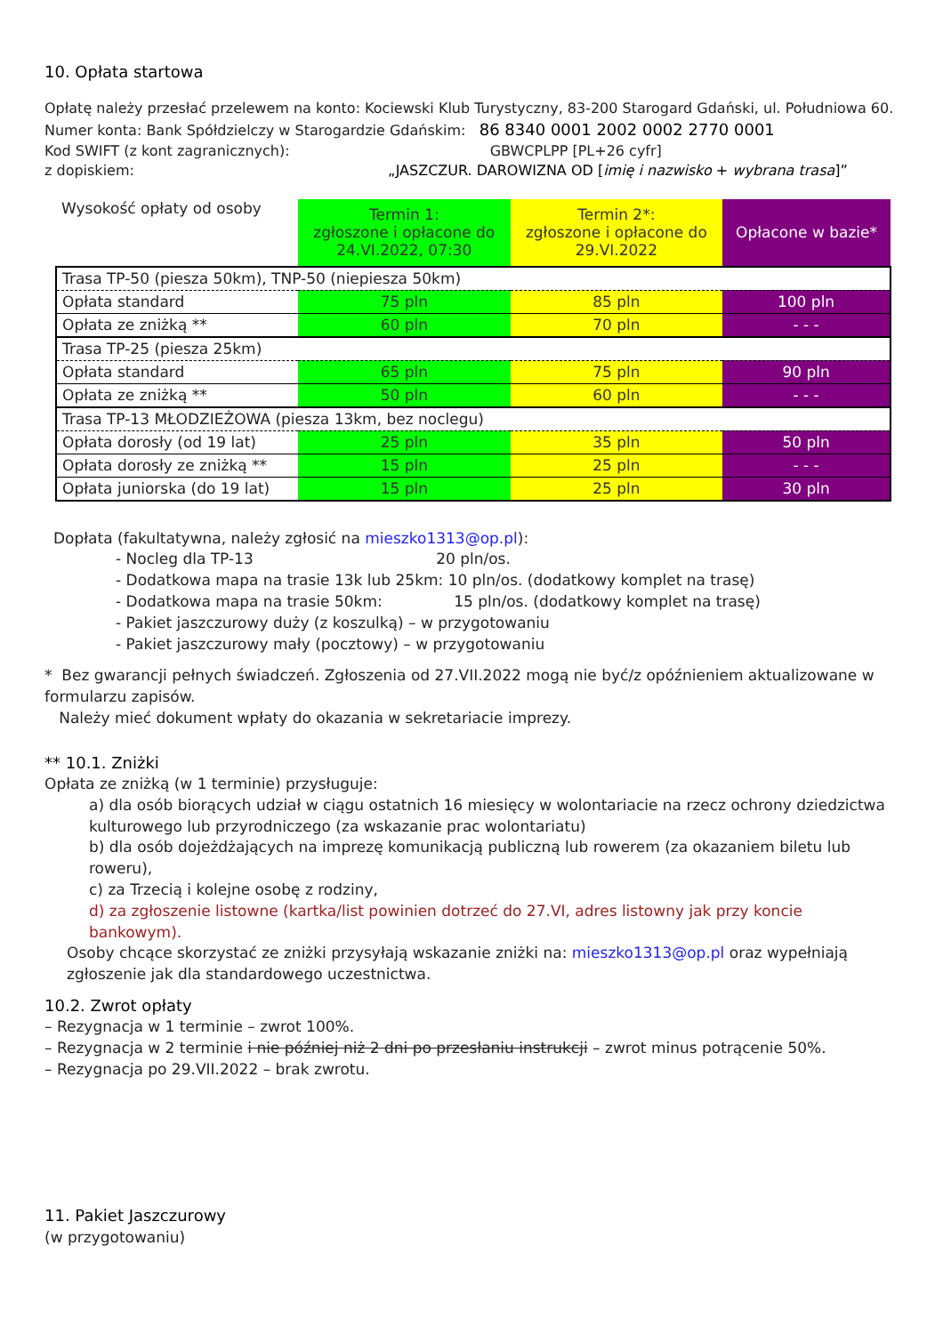10. Opłata startowa
Opłatę należy przesłać przelewem na konto: Kociewski Klub Turystyczny, 83-200 Starogard Gdański, ul. Południowa 60.
Numer konta: Bank Spółdzielczy w Starogardzie Gdańskim: 86 8340 0001 2002 0002 2770 0001
Kod SWIFT (z kont zagranicznych): GBWCPLPP [PL+26 cyfr]
z dopiskiem: „JASZCZUR. DAROWIZNA OD [imię i nazwisko + wybrana trasa]”
| Wysokość opłaty od osoby | Termin 1: zgłoszone i opłacone do 24.VI.2022, 07:30 | Termin 2*: zgłoszone i opłacone do 29.VI.2022 | Opłacone w bazie* |
| Trasa TP-50 (piesza 50km), TNP-50 (niepiesza 50km) | | | |
| Opłata standard | 75 pln | 85 pln | 100 pln |
| Opłata ze zniżką ** | 60 pln | 70 pln | - - - |
| Trasa TP-25 (piesza 25km) | | | |
| Opłata standard | 65 pln | 75 pln | 90 pln |
| Opłata ze zniżką ** | 50 pln | 60 pln | - - - |
| Trasa TP-13 MŁODZIEŻOWA (piesza 13km, bez noclegu) | | | |
| Opłata dorosły (od 19 lat) | 25 pln | 35 pln | 50 pln |
| Opłata dorosły ze zniżką ** | 15 pln | 25 pln | - - - |
| Opłata juniorska (do 19 lat) | 15 pln | 25 pln | 30 pln |
Dopłata (fakultatywna, należy zgłosić na mieszko1313@op.pl):
- Nocleg dla TP-13 20 pln/os.
- Dodatkowa mapa na trasie 13k lub 25km: 10 pln/os. (dodatkowy komplet na trasę)
- Dodatkowa mapa na trasie 50km: 15 pln/os. (dodatkowy komplet na trasę)
- Pakiet jaszczurowy duży (z koszulką) – w przygotowaniu
- Pakiet jaszczurowy mały (pocztowy) – w przygotowaniu
* Bez gwarancji pełnych świadczeń. Zgłoszenia od 27.VII.2022 mogą nie być/z opóźnieniem aktualizowane w formularzu zapisów.
Należy mieć dokument wpłaty do okazania w sekretariacie imprezy.
** 10.1. Zniżki
Opłata ze zniżką (w 1 terminie) przysługuje:
a) dla osób biorących udział w ciągu ostatnich 16 miesięcy w wolontariacie na rzecz ochrony dziedzictwa kulturowego lub przyrodniczego (za wskazanie prac wolontariatu)
b) dla osób dojeżdżających na imprezę komunikacją publiczną lub rowerem (za okazaniem biletu lub roweru),
c) za Trzecią i kolejne osobę z rodziny,
d) za zgłoszenie listowne (kartka/list powinien dotrzeć do 27.VI, adres listowny jak przy koncie bankowym).
Osoby chcące skorzystać ze zniżki przysyłają wskazanie zniżki na: mieszko1313@op.pl oraz wypełniają zgłoszenie jak dla standardowego uczestnictwa.
10.2. Zwrot opłaty
– Rezygnacja w 1 terminie – zwrot 100%.
– Rezygnacja w 2 terminie i nie później niż 2 dni po przesłaniu instrukcji – zwrot minus potrącenie 50%.
– Rezygnacja po 29.VII.2022 – brak zwrotu.
11. Pakiet Jaszczurowy
(w przygotowaniu)